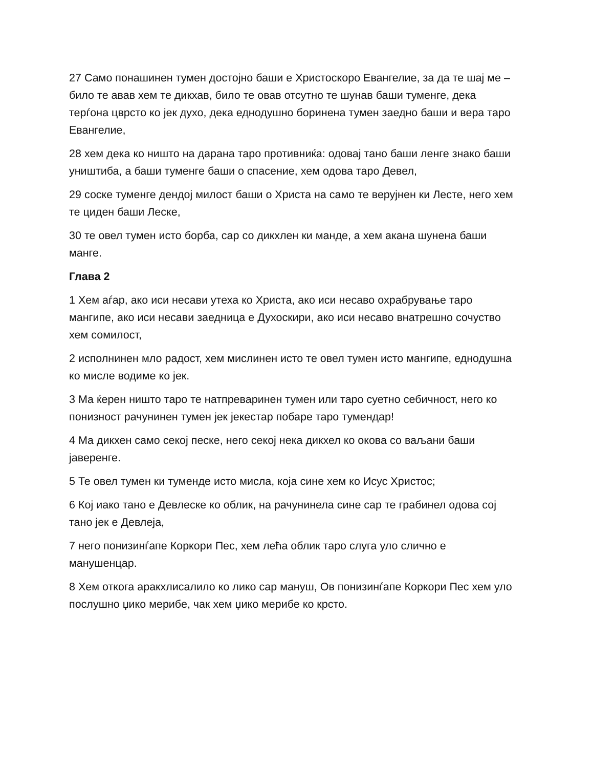27 Само понашинен тумен достојно баши е Христоскоро Евангелие, за да те шај ме – било те авав хем те дикхав, било те овав отсутно те шунав баши туменге, дека терѓона цврсто ко јек духо, дека еднодушно боринена тумен заедно баши и вера таро Евангелие,
28 хем дека ко ништо на дарана таро противниќа: одовај тано баши ленге знако баши уништиба, а баши туменге баши о спасение, хем одова таро Девел,
29 соске туменге дендој милост баши о Христа на само те верујнен ки Лесте, него хем те циден баши Леске,
30 те овел тумен исто борба, сар со дикхлен ки манде, а хем акана шунена баши манге.
Глава 2
1 Хем аѓар, ако иси несави утеха ко Христа, ако иси несаво охрабрување таро мангипе, ако иси несави заедница е Духоскири, ако иси несаво внатрешно сочуство хем сомилост,
2 исполнинен мло радост, хем мислинен исто те овел тумен исто мангипе, еднодушна ко мисле водиме ко јек.
3 Ма ќерен ништо таро те натпреваринен тумен или таро суетно себичност, него ко понизност рачунинен тумен јек јекестар побаре таро тумендар!
4 Ма дикхен само секој песке, него секој нека дикхел ко окова со ваљани баши јаверенге.
5 Те овел тумен ки туменде исто мисла, која сине хем ко Исус Христос;
6 Кој иако тано е Девлеске ко облик, на рачунинела сине сар те грабинел одова сој тано јек е Девлеја,
7 него понизинѓапе Коркори Пес, хем лећа облик таро слуга уло слично е манушенцар.
8 Хем откога аракхлисалило ко лико сар мануш, Ов понизинѓапе Коркори Пес хем уло послушно џико мерибе, чак хем џико мерибе ко крсто.